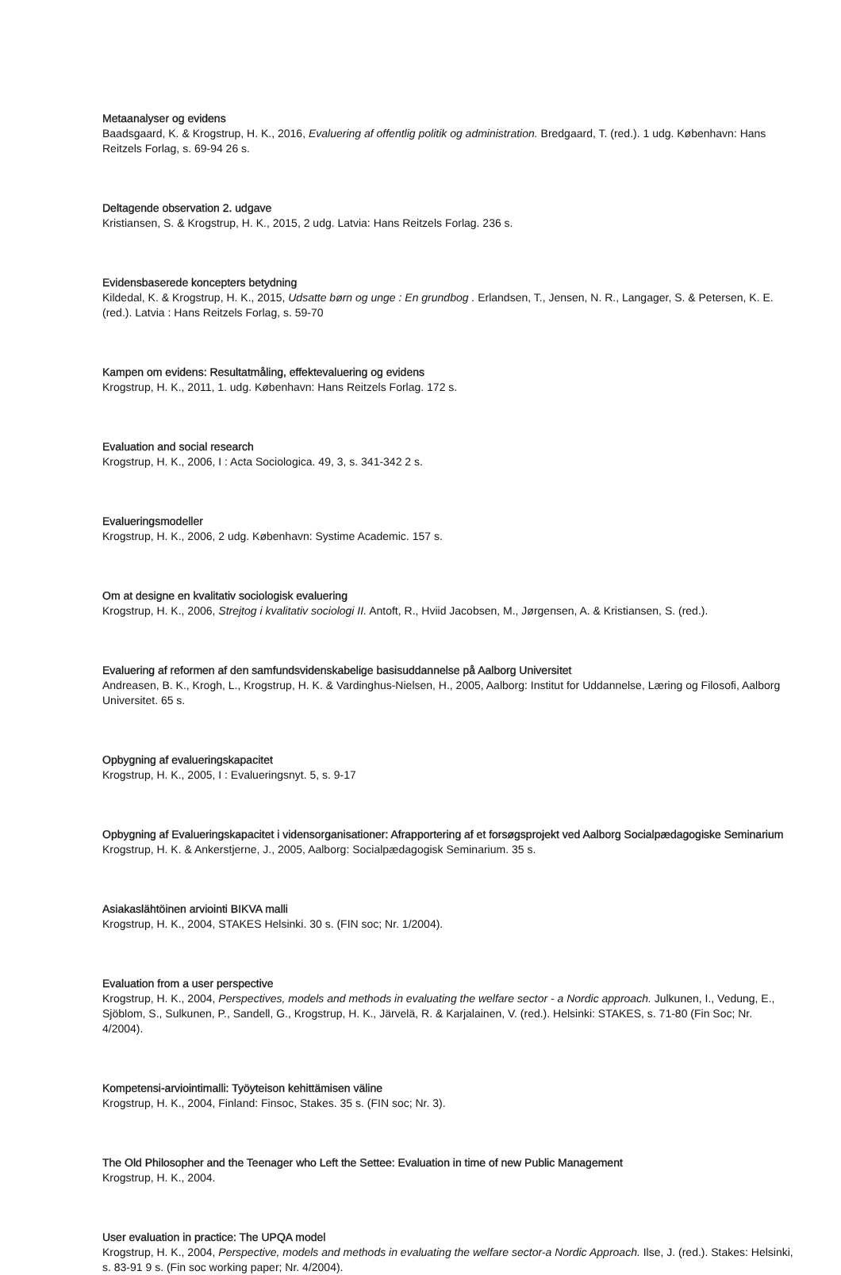Metaanalyser og evidens
Baadsgaard, K. & Krogstrup, H. K., 2016, Evaluering af offentlig politik og administration. Bredgaard, T. (red.). 1 udg. København: Hans Reitzels Forlag, s. 69-94 26 s.
Deltagende observation 2. udgave
Kristiansen, S. & Krogstrup, H. K., 2015, 2 udg. Latvia: Hans Reitzels Forlag. 236 s.
Evidensbaserede koncepters betydning
Kildedal, K. & Krogstrup, H. K., 2015, Udsatte børn og unge : En grundbog . Erlandsen, T., Jensen, N. R., Langager, S. & Petersen, K. E. (red.). Latvia : Hans Reitzels Forlag, s. 59-70
Kampen om evidens: Resultatmåling, effektevaluering og evidens
Krogstrup, H. K., 2011, 1. udg. København: Hans Reitzels Forlag. 172 s.
Evaluation and social research
Krogstrup, H. K., 2006, I : Acta Sociologica. 49, 3, s. 341-342 2 s.
Evalueringsmodeller
Krogstrup, H. K., 2006, 2 udg. København: Systime Academic. 157 s.
Om at designe en kvalitativ sociologisk evaluering
Krogstrup, H. K., 2006, Strejtog i kvalitativ sociologi II. Antoft, R., Hviid Jacobsen, M., Jørgensen, A. & Kristiansen, S. (red.).
Evaluering af reformen af den samfundsvidenskabelige basisuddannelse på Aalborg Universitet
Andreasen, B. K., Krogh, L., Krogstrup, H. K. & Vardinghus-Nielsen, H., 2005, Aalborg: Institut for Uddannelse, Læring og Filosofi, Aalborg Universitet. 65 s.
Opbygning af evalueringskapacitet
Krogstrup, H. K., 2005, I : Evalueringsnyt. 5, s. 9-17
Opbygning af Evalueringskapacitet i vidensorganisationer: Afrapportering af et forsøgsprojekt ved Aalborg Socialpædagogiske Seminarium
Krogstrup, H. K. & Ankerstjerne, J., 2005, Aalborg: Socialpædagogisk Seminarium. 35 s.
Asiakaslähtöinen arviointi BIKVA malli
Krogstrup, H. K., 2004, STAKES Helsinki. 30 s. (FIN soc; Nr. 1/2004).
Evaluation from a user perspective
Krogstrup, H. K., 2004, Perspectives, models and methods in evaluating the welfare sector - a Nordic approach. Julkunen, I., Vedung, E., Sjöblom, S., Sulkunen, P., Sandell, G., Krogstrup, H. K., Järvelä, R. & Karjalainen, V. (red.). Helsinki: STAKES, s. 71-80 (Fin Soc; Nr. 4/2004).
Kompetensi-arviointimalli: Työyteison kehittämisen väline
Krogstrup, H. K., 2004, Finland: Finsoc, Stakes. 35 s. (FIN soc; Nr. 3).
The Old Philosopher and the Teenager who Left the Settee: Evaluation in time of new Public Management
Krogstrup, H. K., 2004.
User evaluation in practice: The UPQA model
Krogstrup, H. K., 2004, Perspective, models and methods in evaluating the welfare sector-a Nordic Approach. Ilse, J. (red.). Stakes: Helsinki, s. 83-91 9 s. (Fin soc working paper; Nr. 4/2004).